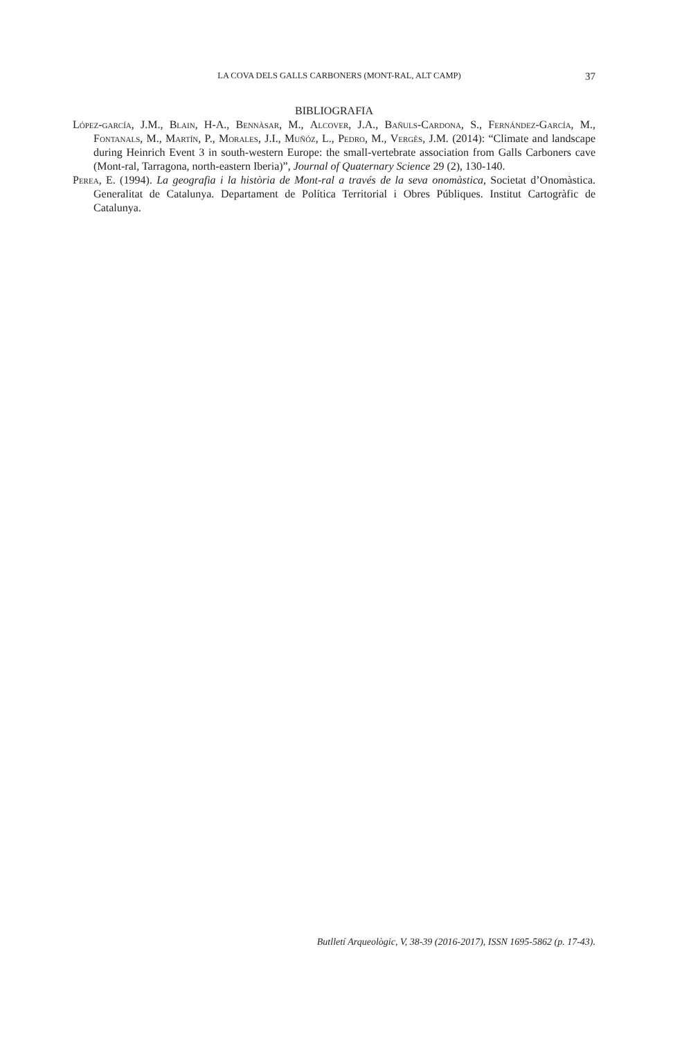LA COVA DELS GALLS CARBONERS (MONT-RAL, ALT CAMP) 37
BIBLIOGRAFIA
López-garcía, J.M., Blain, H-A., Bennàsar, M., Alcover, J.A., Bañuls-Cardona, S., Fernández-García, M., Fontanals, M., Martín, P., Morales, J.I., Muñóz, L., Pedro, M., Vergès, J.M. (2014): “Climate and landscape during Heinrich Event 3 in south-western Europe: the small-vertebrate association from Galls Carboners cave (Mont-ral, Tarragona, north-eastern Iberia)”, Journal of Quaternary Science 29 (2), 130-140.
Perea, E. (1994). La geografia i la història de Mont-ral a través de la seva onomàstica, Societat d’Onomàstica. Generalitat de Catalunya. Departament de Política Territorial i Obres Públiques. Institut Cartogràfic de Catalunya.
Butlletí Arqueològic, V, 38-39 (2016-2017), ISSN 1695-5862 (p. 17-43).